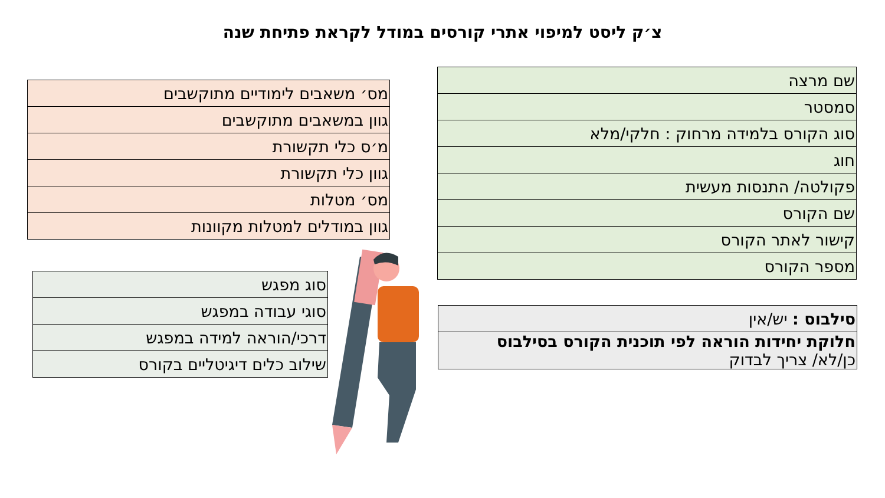צ׳ק ליסט למיפוי אתרי קורסים במודל לקראת פתיחת שנה
| שם מרצה |
| סמסטר |
| סוג הקורס בלמידה מרחוק : חלקי/מלא |
| חוג |
| פקולטה/ התנסות מעשית |
| שם הקורס |
| קישור לאתר הקורס |
| מספר הקורס |
| מס׳ משאבים לימודיים מתוקשבים |
| גוון במשאבים מתוקשבים |
| מ׳ס כלי תקשורת |
| גוון כלי תקשורת |
| מס׳ מטלות |
| גוון במודלים למטלות מקוונות |
| סוג מפגש |
| סוגי עבודה במפגש |
| דרכי/הוראה למידה במפגש |
| שילוב כלים דיגיטליים בקורס |
| סילבוס : יש/אין |
| חלוקת יחידות הוראה לפי תוכנית הקורס בסילבוס כן/לא/ צריך לבדוק |